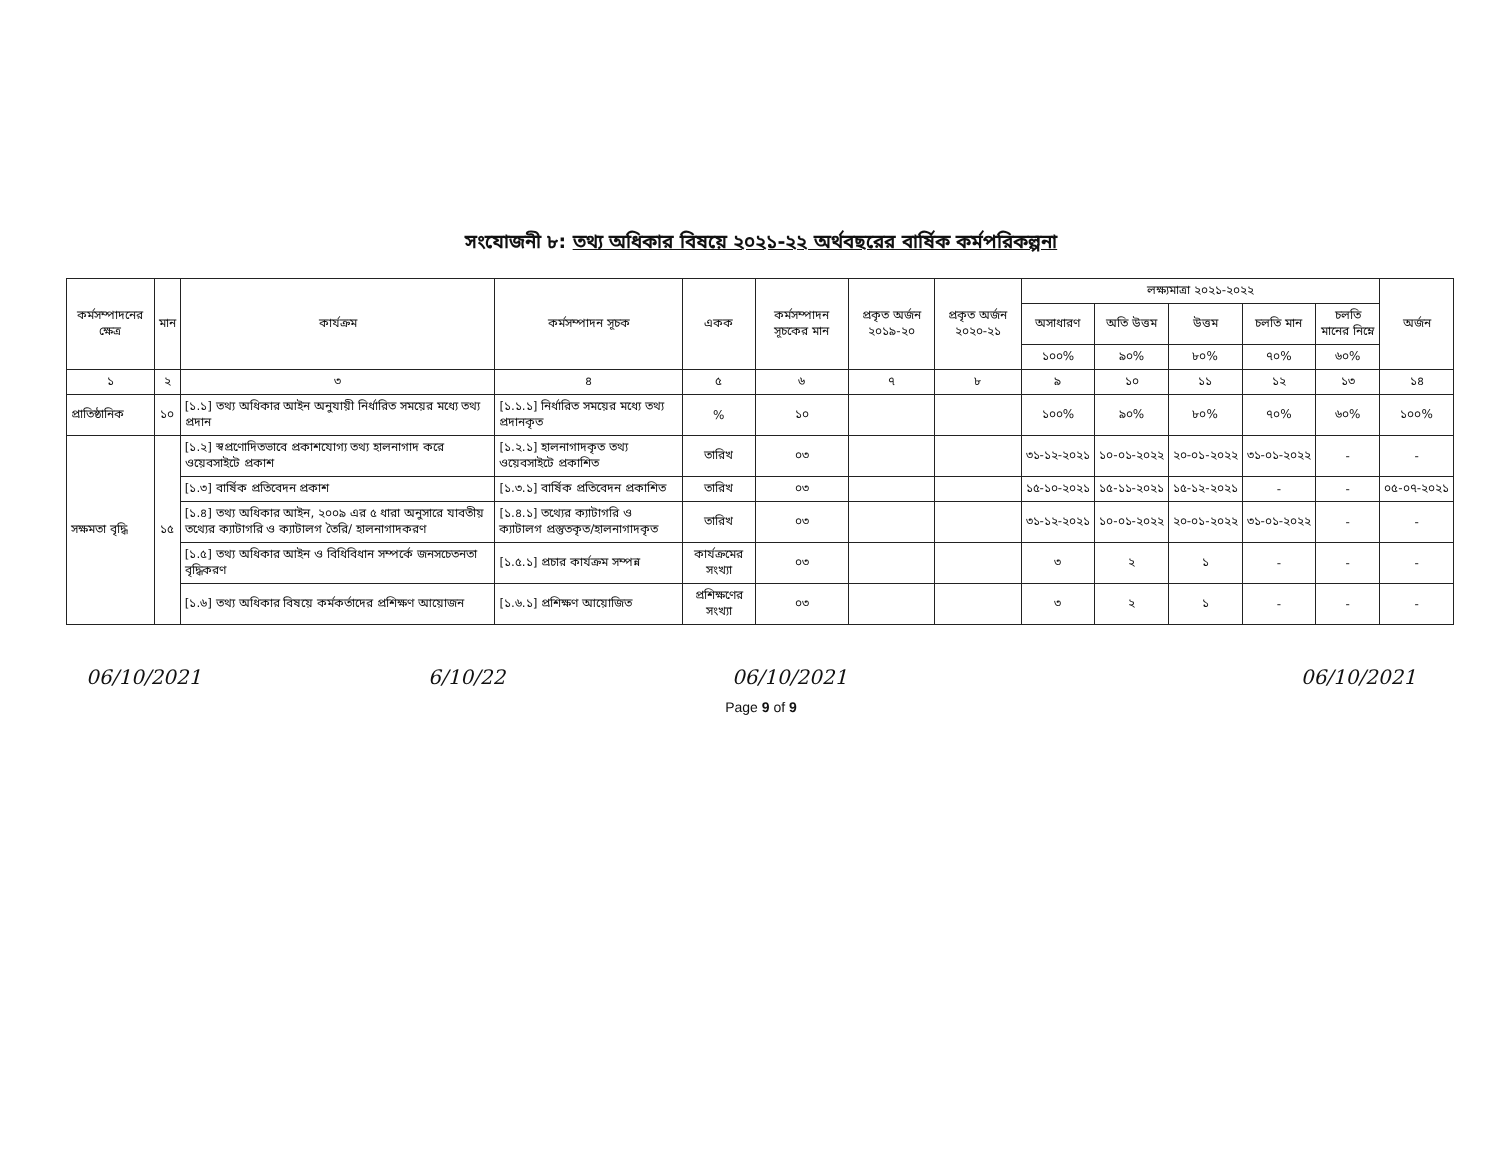সংযোজনী ৮: তথ্য অধিকার বিষয়ে ২০২১-২২ অর্থবছরের বার্ষিক কর্মপরিকল্পনা
| কর্মসম্পাদনের ক্ষেত্র | মান | কার্যক্রম | কর্মসম্পাদন সূচক | একক | কর্মসম্পাদন সূচকের মান | প্রকৃত অর্জন ২০১৯-২০ | প্রকৃত অর্জন ২০২০-২১ | লক্ষ্যমাত্রা ২০২১-২০২২ | | | | | অর্জন |
| --- | --- | --- | --- | --- | --- | --- | --- | --- | --- | --- | --- | --- | --- |
| | | | | | | | | অসাধারণ | অতি উত্তম | উত্তম | চলতি মান | চলতি মানের নিম্নে | |
| | | | | | | | | ১০০% | ৯০% | ৮০% | ৭০% | ৬০% | |
| ১ | ২ | ৩ | ৪ | ৫ | ৬ | ৭ | ৮ | ৯ | ১০ | ১১ | ১২ | ১৩ | ১৪ |
| প্রাতিষ্ঠানিক | ১০ | [১.১] তথ্য অধিকার আইন অনুযায়ী নির্ধারিত সময়ের মধ্যে তথ্য প্রদান | [১.১.১] নির্ধারিত সময়ের মধ্যে তথ্য প্রদানকৃত | % | ১০ | | | ১০০% | ৯০% | ৮০% | ৭০% | ৬০% | ১০০% |
| সক্ষমতা বৃদ্ধি | ১৫ | [১.২] স্বপ্রণোদিতভাবে প্রকাশযোগ্য তথ্য হালনাগাদ করে ওয়েবসাইটে প্রকাশ | [১.২.১] হালনাগাদকৃত তথ্য ওয়েবসাইটে প্রকাশিত | তারিখ | ০৩ | | | ৩১-১২-২০২১ | ১০-০১-২০২২ | ২০-০১-২০২২ | ৩১-০১-২০২২ | - | - |
| | | [১.৩] বার্ষিক প্রতিবেদন প্রকাশ | [১.৩.১] বার্ষিক প্রতিবেদন প্রকাশিত | তারিখ | ০৩ | | | ১৫-১০-২০২১ | ১৫-১১-২০২১ | ১৫-১২-২০২১ | - | - | ০৫-০৭-২০২১ |
| | | [১.৪] তথ্য অধিকার আইন, ২০০৯ এর ৫ ধারা অনুসারে যাবতীয় তথ্যের ক্যাটাগরি ও ক্যাটালগ তৈরি/ হালনাগাদকরণ | [১.৪.১] তথ্যের ক্যাটাগরি ও ক্যাটালগ প্রস্তুতকৃত/হালনাগাদকৃত | তারিখ | ০৩ | | | ৩১-১২-২০২১ | ১০-০১-২০২২ | ২০-০১-২০২২ | ৩১-০১-২০২২ | - | - |
| | | [১.৫] তথ্য অধিকার আইন ও বিধিবিধান সম্পর্কে জনসচেতনতা বৃদ্ধিকরণ | [১.৫.১] প্রচার কার্যক্রম সম্পন্ন | কার্যক্রমের সংখ্যা | ০৩ | | | ৩ | ২ | ১ | - | - | - |
| | | [১.৬] তথ্য অধিকার বিষয়ে কর্মকর্তাদের প্রশিক্ষণ আয়োজন | [১.৬.১] প্রশিক্ষণ আয়োজিত | প্রশিক্ষণের সংখ্যা | ০৩ | | | ৩ | ২ | ১ | - | - | - |
06/10/2021 6/10/22 06/10/2021 06/10/2021
Page 9 of 9